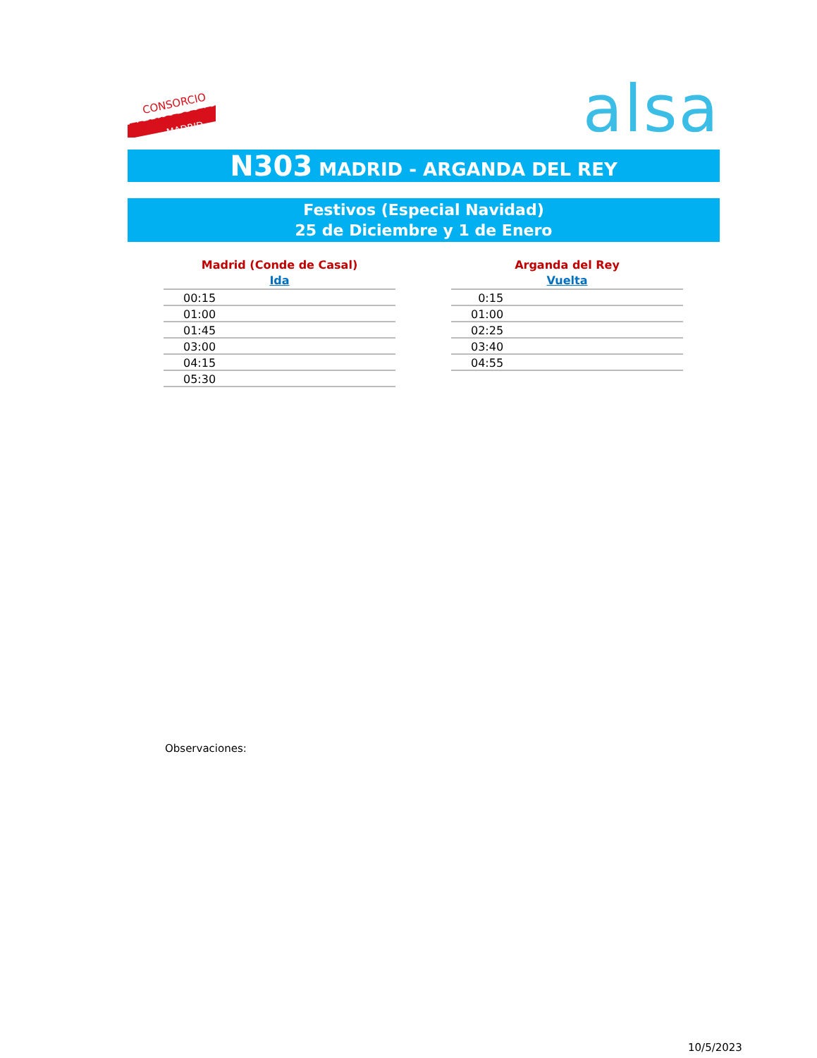CONSORCIO
TRANSPORTES
MADRID
alsa
N303 MADRID - ARGANDA DEL REY
Festivos (Especial Navidad)
25 de Diciembre y 1 de Enero
Madrid (Conde de Casal)
Ida
| 00:15 |
| 01:00 |
| 01:45 |
| 03:00 |
| 04:15 |
| 05:30 |
Arganda del Rey
Vuelta
| 0:15 |
| 01:00 |
| 02:25 |
| 03:40 |
| 04:55 |
Observaciones:
10/5/2023